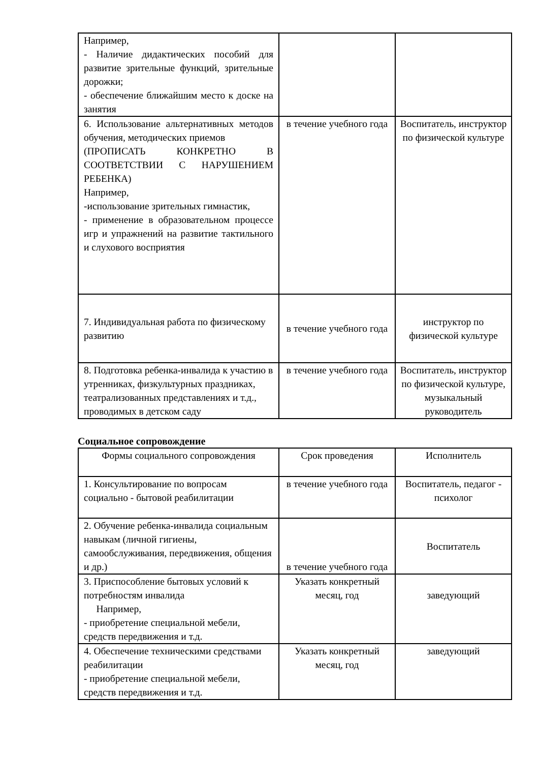| Например, - Наличие дидактических пособий для развитие зрительные функций, зрительные дорожки; - обеспечение ближайшим место к доске на занятия | | |
| 6. Использование альтернативных методов обучения, методических приемов (ПРОПИСАТЬ КОНКРЕТНО В СООТВЕТСТВИИ С НАРУШЕНИЕМ РЕБЕНКА) Например, -использование зрительных гимнастик, - применение в образовательном процессе игр и упражнений на развитие тактильного и слухового восприятия | в течение учебного года | Воспитатель, инструктор по физической культуре |
| 7. Индивидуальная работа по физическому развитию | в течение учебного года | инструктор по физической культуре |
| 8. Подготовка ребенка-инвалида к участию в утренниках, физкультурных праздниках, театрализованных представлениях и т.д., проводимых в детском саду | в течение учебного года | Воспитатель, инструктор по физической культуре, музыкальный руководитель |
Социальное сопровождение
| Формы социального сопровождения | Срок проведения | Исполнитель |
| 1. Консультирование по вопросам социально - бытовой реабилитации | в течение учебного года | Воспитатель, педагог - психолог |
| 2. Обучение ребенка-инвалида социальным навыкам (личной гигиены, самообслуживания, передвижения, общения и др.) | в течение учебного года | Воспитатель |
| 3. Приспособление бытовых условий к потребностям инвалида Например, - приобретение специальной мебели, средств передвижения и т.д. | Указать конкретный месяц, год | заведующий |
| 4. Обеспечение техническими средствами реабилитации - приобретение специальной мебели, средств передвижения и т.д. | Указать конкретный месяц, год | заведующий |